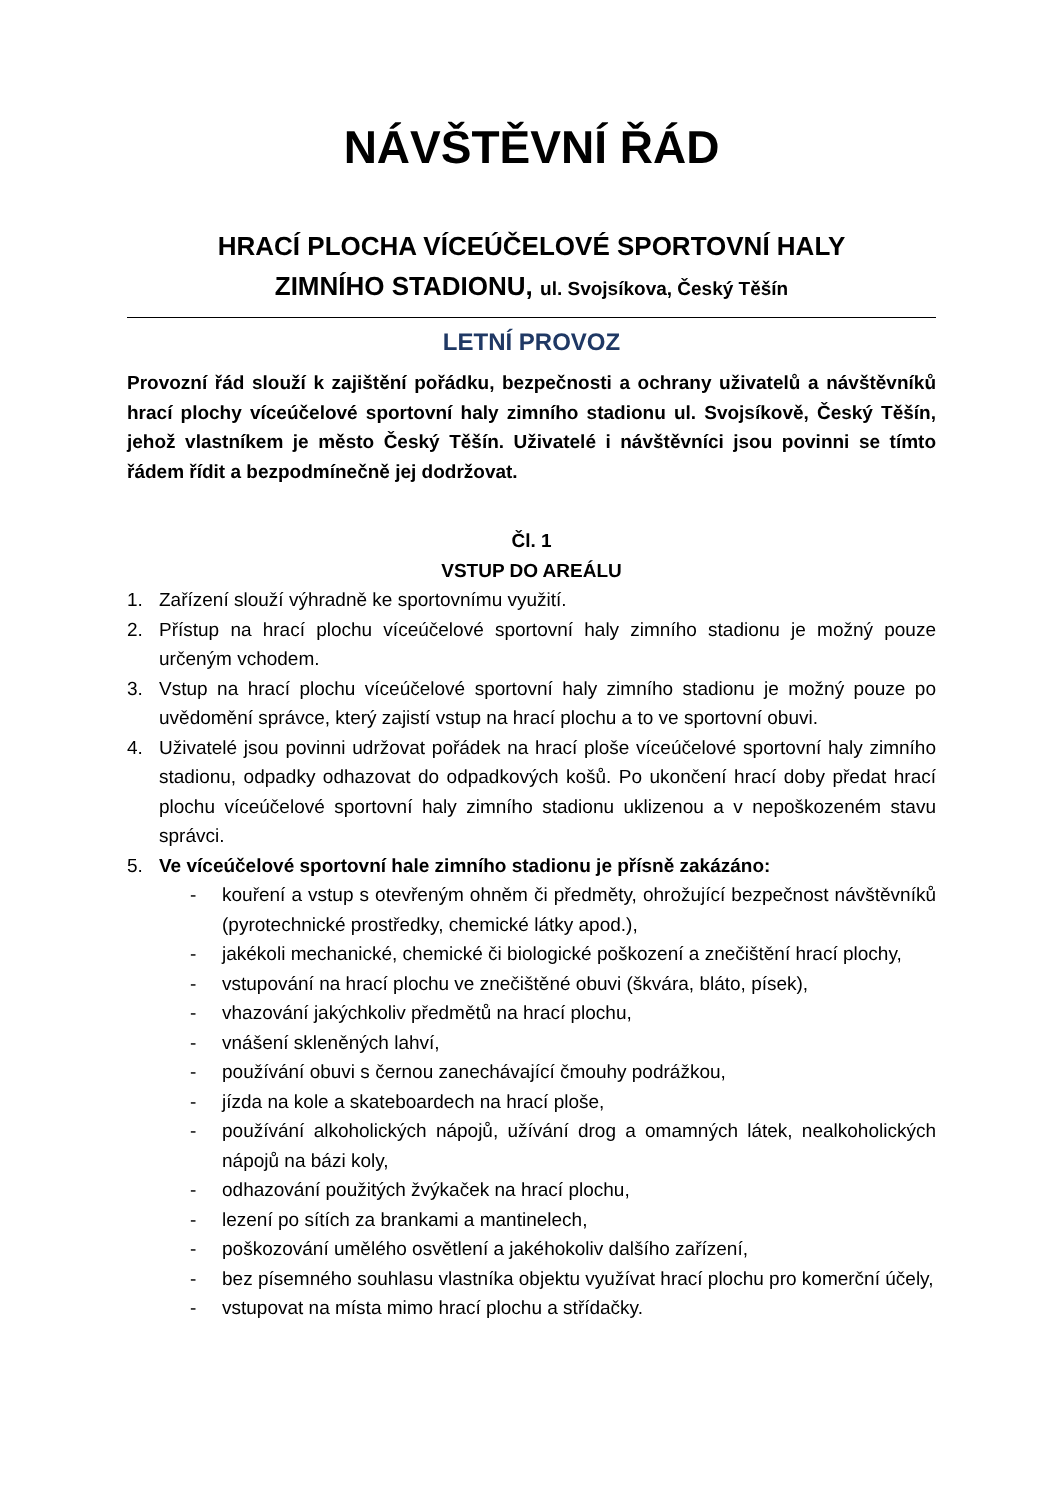NÁVŠTĚVNÍ ŘÁD
HRACÍ PLOCHA VÍCEÚČELOVÉ SPORTOVNÍ HALY
ZIMNÍHO STADIONU, ul. Svojsíkova, Český Těšín
LETNÍ PROVOZ
Provozní řád slouží k zajištění pořádku, bezpečnosti a ochrany uživatelů a návštěvníků hrací plochy víceúčelové sportovní haly zimního stadionu ul. Svojsíkově, Český Těšín, jehož vlastníkem je město Český Těšín. Uživatelé i návštěvníci jsou povinni se tímto řádem řídit a bezpodmínečně jej dodržovat.
Čl. 1
VSTUP DO AREÁLU
1. Zařízení slouží výhradně ke sportovnímu využití.
2. Přístup na hrací plochu víceúčelové sportovní haly zimního stadionu je možný pouze určeným vchodem.
3. Vstup na hrací plochu víceúčelové sportovní haly zimního stadionu je možný pouze po uvědomění správce, který zajistí vstup na hrací plochu a to ve sportovní obuvi.
4. Uživatelé jsou povinni udržovat pořádek na hrací ploše víceúčelové sportovní haly zimního stadionu, odpadky odhazovat do odpadkových košů. Po ukončení hrací doby předat hrací plochu víceúčelové sportovní haly zimního stadionu uklizenou a v nepoškozeném stavu správci.
5. Ve víceúčelové sportovní hale zimního stadionu je přísně zakázáno:
- kouření a vstup s otevřeným ohněm či předměty, ohrožující bezpečnost návštěvníků (pyrotechnické prostředky, chemické látky apod.),
- jakékoli mechanické, chemické či biologické poškození a znečištění hrací plochy,
- vstupování na hrací plochu ve znečištěné obuvi (škvára, bláto, písek),
- vhazování jakýchkoliv předmětů na hrací plochu,
- vnášení skleněných lahví,
- používání obuvi s černou zanechávající čmouhy podrážkou,
- jízda na kole a skateboardech na hrací ploše,
- používání alkoholických nápojů, užívání drog a omamných látek, nealkoholických nápojů na bázi koly,
- odhazování použitých žvýkaček na hrací plochu,
- lezení po sítích za brankami a mantinelech,
- poškozování umělého osvětlení a jakéhokoliv dalšího zařízení,
- bez písemného souhlasu vlastníka objektu využívat hrací plochu pro komerční účely,
- vstupovat na místa mimo hrací plochu a střídačky.